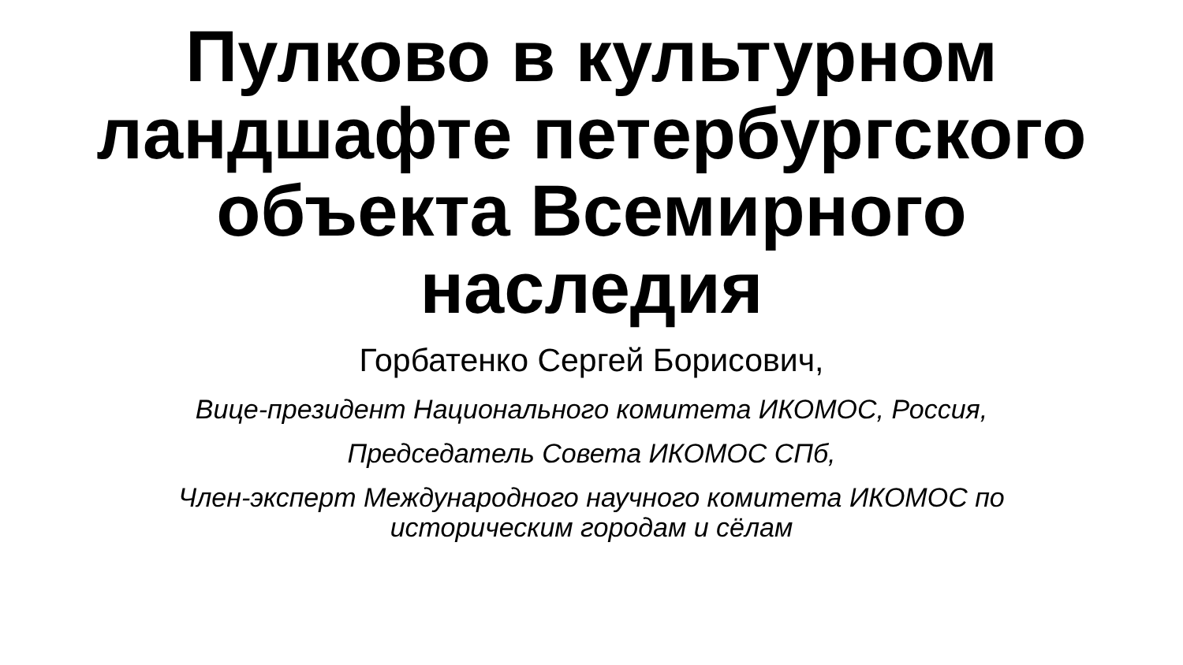Пулково в культурном
ландшафте петербургского
объекта Всемирного
наследия
Горбатенко Сергей Борисович,
Вице-президент Национального комитета ИКОМОС, Россия,
Председатель Совета ИКОМОС СПб,
Член-эксперт Международного научного комитета ИКОМОС по
историческим городам и сёлам